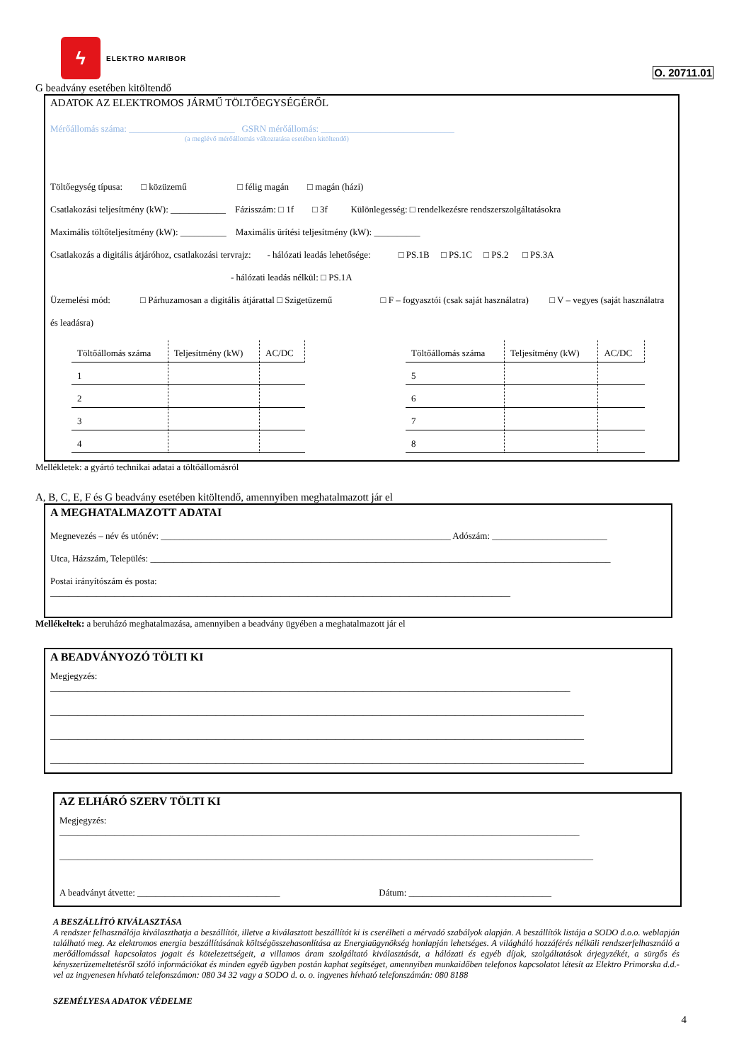ϟ
ELEKTRO MARIBOR
O. 20711.01
G beadvány esetében kitöltendő
ADATOK AZ ELEKTROMOS JÁRMŰ TÖLTŐEGYSÉGÉRŐL
Mérőállomás száma: _______________________ GSRN mérőállomás: _____________________________
(a meglévő mérőállomás változtatása esetében kitöltendő)
Töltőegység típusa: □ közüzemű □ félig magán □ magán (házi)
Csatlakozási teljesítmény (kW): ____________ Fázisszám: □ 1f □ 3f Különlegesség: □ rendelkezésre rendszerszolgáltatásokra
Maximális töltőteljesítmény (kW): __________ Maximális ürítési teljesítmény (kW): __________
Csatlakozás a digitális átjáróhoz, csatlakozási tervrajz: - hálózati leadás lehetősége: □ PS.1B □ PS.1C □ PS.2 □ PS.3A
- hálózati leadás nélkül: □ PS.1A
Üzemelési mód: □ Párhuzamosan a digitális átjárattal □ Szigetüzemű □ F – fogyasztói (csak saját használatra) □ V – vegyes (saját használatra
és leadásra)
| Töltőállomás száma | Teljesítmény (kW) | AC/DC |
| --- | --- | --- |
| 1 | | |
| 2 | | |
| 3 | | |
| 4 | | |
| Töltőállomás száma | Teljesítmény (kW) | AC/DC |
| --- | --- | --- |
| 5 | | |
| 6 | | |
| 7 | | |
| 8 | | |
Mellékletek: a gyártó technikai adatai a töltőállomásról
A, B, C, E, F és G beadvány esetében kitöltendő, amennyiben meghatalmazott jár el
A MEGHATALMAZOTT ADATAI
Megnevezés – név és utónév: _______________________________________________________________ Adószám: _________________________
Utca, Házszám, Település: ____________________________________________________________________________________________________
Postai irányítószám és posta:
____________________________________________________________________________________________________
Mellékeltek: a beruházó meghatalmazása, amennyiben a beadvány ügyében a meghatalmazott jár el
A BEADVÁNYOZÓ TÖLTI KI
Megjegyzés:
_________________________________________________________________________________________________________________
____________________________________________________________________________________________________________________
____________________________________________________________________________________________________________________
____________________________________________________________________________________________________________________
AZ ELHÁRÓ SZERV TÖLTI KI
Megjegyzés:
_________________________________________________________________________________________________________________
____________________________________________________________________________________________________________________
A beadványt átvette: _______________________________ Dátum: _______________________________
A BESZÁLLÍTÓ KIVÁLASZTÁSA
A rendszer felhasználója kiválaszthatja a beszállítót, illetve a kiválasztott beszállítót ki is cserélheti a mérvadó szabályok alapján. A beszállítók listája a SODO d.o.o. weblapján található meg. Az elektromos energia beszállításának költségösszehasonlítása az Energiaügynökség honlapján lehetséges. A világháló hozzáférés nélküli rendszerfelhasználó a merőállomással kapcsolatos jogait és kötelezettségeit, a villamos áram szolgáltató kiválasztását, a hálózati és egyéb díjak, szolgáltatások árjegyzékét, a sürgős és kényszerüzemeltetésről szóló információkat és minden egyéb ügyben postán kaphat segítséget, amennyiben munkaidőben telefonos kapcsolatot létesít az Elektro Primorska d.d.-vel az ingyenesen hívható telefonszámon: 080 34 32 vagy a SODO d. o. o. ingyenes hívható telefonszámán: 080 8188
SZEMÉLYESA ADATOK VÉDELME
4